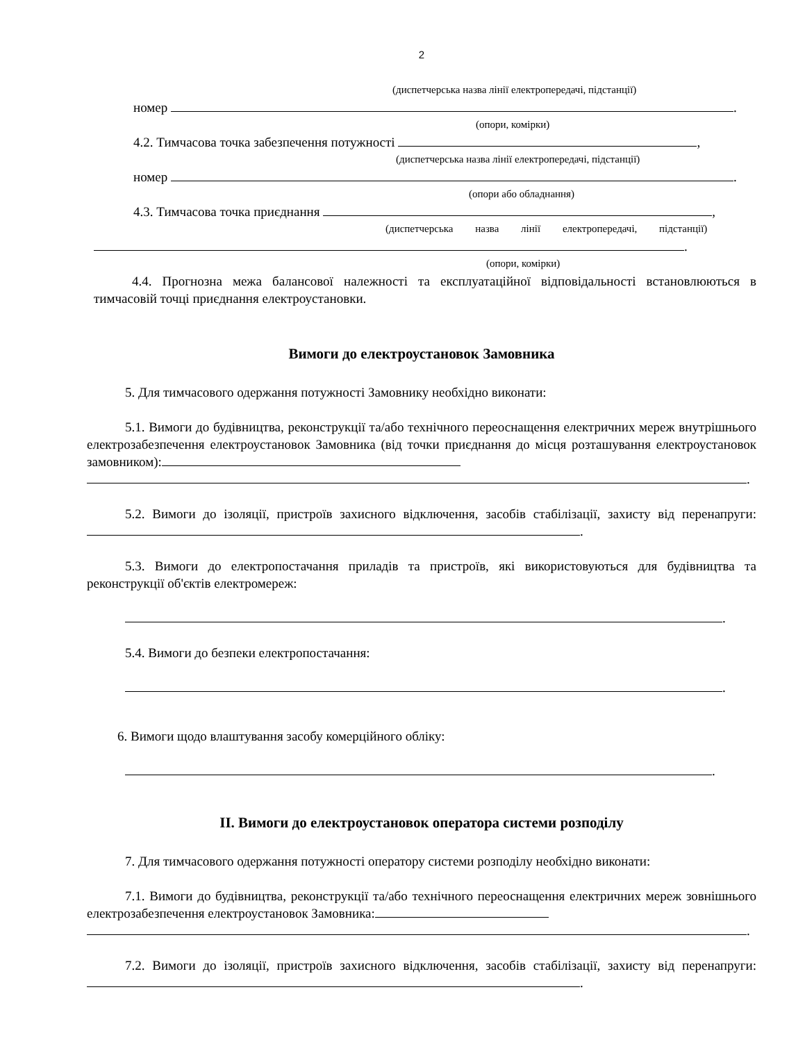2
(диспетчерська назва лінії електропередачі, підстанції)
номер .
(опори, комірки)
4.2. Тимчасова точка забезпечення потужності ,
(диспетчерська назва лінії електропередачі, підстанції)
номер .
(опори або обладнання)
4.3. Тимчасова точка приєднання ,
(диспетчерська назва лінії електропередачі, підстанції)
.
(опори, комірки)
4.4. Прогнозна межа балансової належності та експлуатаційної відповідальності встановлюються в тимчасовій точці приєднання електроустановки.
Вимоги до електроустановок Замовника
5. Для тимчасового одержання потужності Замовнику необхідно виконати:
5.1. Вимоги до будівництва, реконструкції та/або технічного переоснащення електричних мереж внутрішнього електрозабезпечення електроустановок Замовника (від точки приєднання до місця розташування електроустановок замовником):
.
5.2. Вимоги до ізоляції, пристроїв захисного відключення, засобів стабілізації, захисту від перенапруги: .
5.3. Вимоги до електропостачання приладів та пристроїв, які використовуються для будівництва та реконструкції об'єктів електромереж:
.
5.4. Вимоги до безпеки електропостачання:
.
6. Вимоги щодо влаштування засобу комерційного обліку:
.
ІІ. Вимоги до електроустановок оператора системи розподілу
7. Для тимчасового одержання потужності оператору системи розподілу необхідно виконати:
7.1. Вимоги до будівництва, реконструкції та/або технічного переоснащення електричних мереж зовнішнього електрозабезпечення електроустановок Замовника:
.
7.2. Вимоги до ізоляції, пристроїв захисного відключення, засобів стабілізації, захисту від перенапруги: .